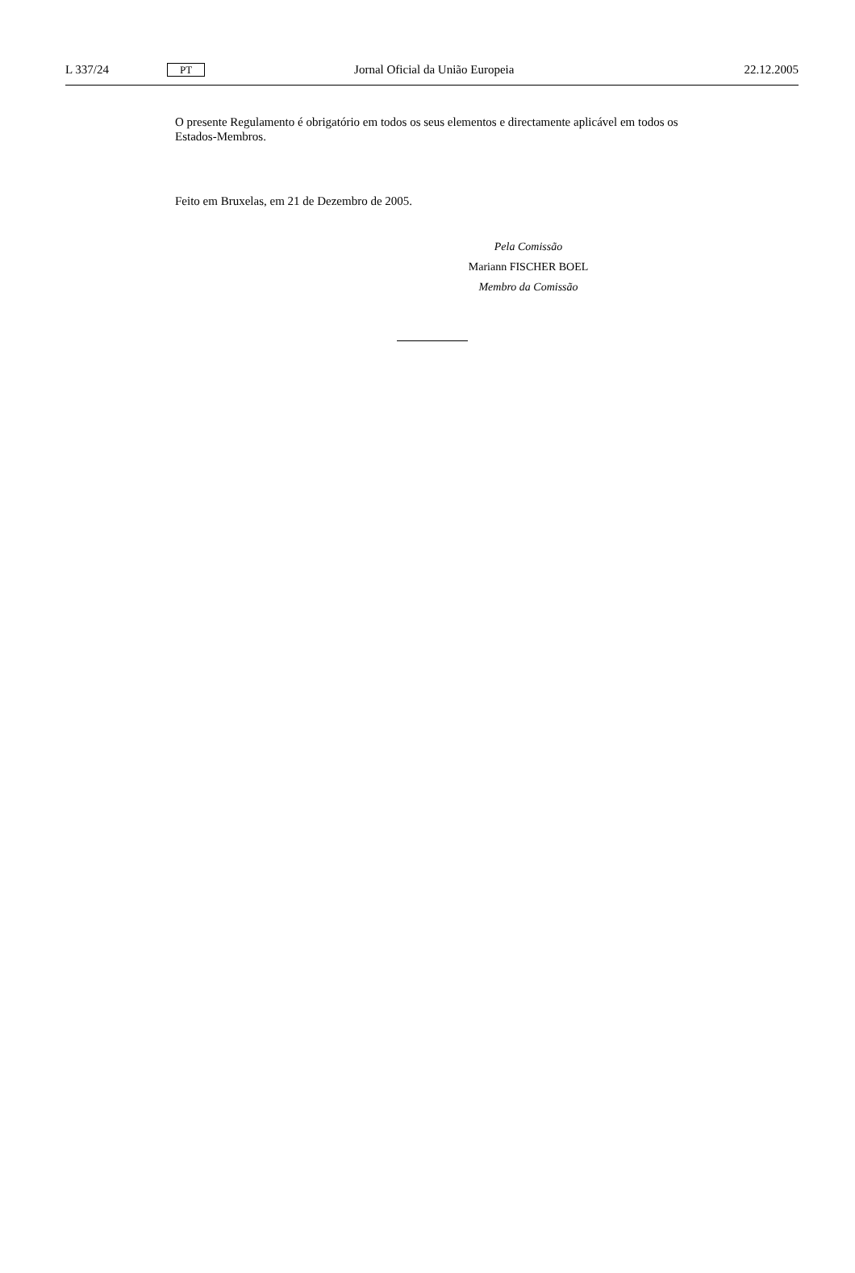L 337/24 PT Jornal Oficial da União Europeia 22.12.2005
O presente Regulamento é obrigatório em todos os seus elementos e directamente aplicável em todos os Estados-Membros.
Feito em Bruxelas, em 21 de Dezembro de 2005.
Pela Comissão
Mariann FISCHER BOEL
Membro da Comissão